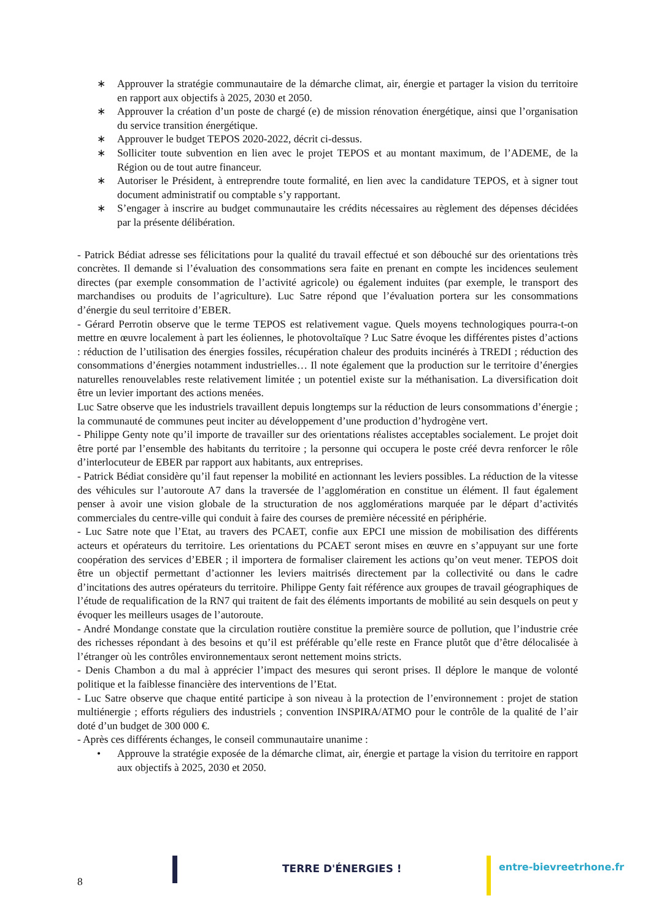∗ Approuver la stratégie communautaire de la démarche climat, air, énergie et partager la vision du territoire en rapport aux objectifs à 2025, 2030 et 2050.
∗ Approuver la création d’un poste de chargé (e) de mission rénovation énergétique, ainsi que l’organisation du service transition énergétique.
∗ Approuver le budget TEPOS 2020-2022, décrit ci-dessus.
∗ Solliciter toute subvention en lien avec le projet TEPOS et au montant maximum, de l’ADEME, de la Région ou de tout autre financeur.
∗ Autoriser le Président, à entreprendre toute formalité, en lien avec la candidature TEPOS, et à signer tout document administratif ou comptable s’y rapportant.
∗ S’engager à inscrire au budget communautaire les crédits nécessaires au règlement des dépenses décidées par la présente délibération.
- Patrick Bédiat adresse ses félicitations pour la qualité du travail effectué et son débouché sur des orientations très concrètes. Il demande si l’évaluation des consommations sera faite en prenant en compte les incidences seulement directes (par exemple consommation de l’activité agricole) ou également induites (par exemple, le transport des marchandises ou produits de l’agriculture). Luc Satre répond que l’évaluation portera sur les consommations d’énergie du seul territoire d’EBER.
- Gérard Perrotin observe que le terme TEPOS est relativement vague. Quels moyens technologiques pourra-t-on mettre en œuvre localement à part les éoliennes, le photovoltaïque ? Luc Satre évoque les différentes pistes d’actions : réduction de l’utilisation des énergies fossiles, récupération chaleur des produits incinérés à TREDI ; réduction des consommations d’énergies notamment industrielles… Il note également que la production sur le territoire d’énergies naturelles renouvelables reste relativement limitée ; un potentiel existe sur la méthanisation. La diversification doit être un levier important des actions menées.
Luc Satre observe que les industriels travaillent depuis longtemps sur la réduction de leurs consommations d’énergie ; la communauté de communes peut inciter au développement d’une production d’hydrogène vert.
- Philippe Genty note qu’il importe de travailler sur des orientations réalistes acceptables socialement. Le projet doit être porté par l’ensemble des habitants du territoire ; la personne qui occupera le poste créé devra renforcer le rôle d’interlocuteur de EBER par rapport aux habitants, aux entreprises.
- Patrick Bédiat considère qu’il faut repenser la mobilité en actionnant les leviers possibles. La réduction de la vitesse des véhicules sur l’autoroute A7 dans la traversée de l’agglomération en constitue un élément. Il faut également penser à avoir une vision globale de la structuration de nos agglomérations marquée par le départ d’activités commerciales du centre-ville qui conduit à faire des courses de première nécessité en périphérie.
- Luc Satre note que l’Etat, au travers des PCAET, confie aux EPCI une mission de mobilisation des différents acteurs et opérateurs du territoire. Les orientations du PCAET seront mises en œuvre en s’appuyant sur une forte coopération des services d’EBER ; il importera de formaliser clairement les actions qu’on veut mener. TEPOS doit être un objectif permettant d’actionner les leviers maitrisés directement par la collectivité ou dans le cadre d’incitations des autres opérateurs du territoire. Philippe Genty fait référence aux groupes de travail géographiques de l’étude de requalification de la RN7 qui traitent de fait des éléments importants de mobilité au sein desquels on peut y évoquer les meilleurs usages de l’autoroute.
- André Mondange constate que la circulation routière constitue la première source de pollution, que l’industrie crée des richesses répondant à des besoins et qu’il est préférable qu’elle reste en France plutôt que d’être délocalisée à l’étranger où les contrôles environnementaux seront nettement moins stricts.
- Denis Chambon a du mal à apprécier l’impact des mesures qui seront prises. Il déplore le manque de volonté politique et la faiblesse financière des interventions de l’Etat.
- Luc Satre observe que chaque entité participe à son niveau à la protection de l’environnement : projet de station multiénergie ; efforts réguliers des industriels ; convention INSPIRA/ATMO pour le contrôle de la qualité de l’air doté d’un budget de 300 000 €.
- Après ces différents échanges, le conseil communautaire unanime :
• Approuve la stratégie exposée de la démarche climat, air, énergie et partage la vision du territoire en rapport aux objectifs à 2025, 2030 et 2050.
8
TERRE D'ÉNERGIES ! entre-bievreetrhone.fr